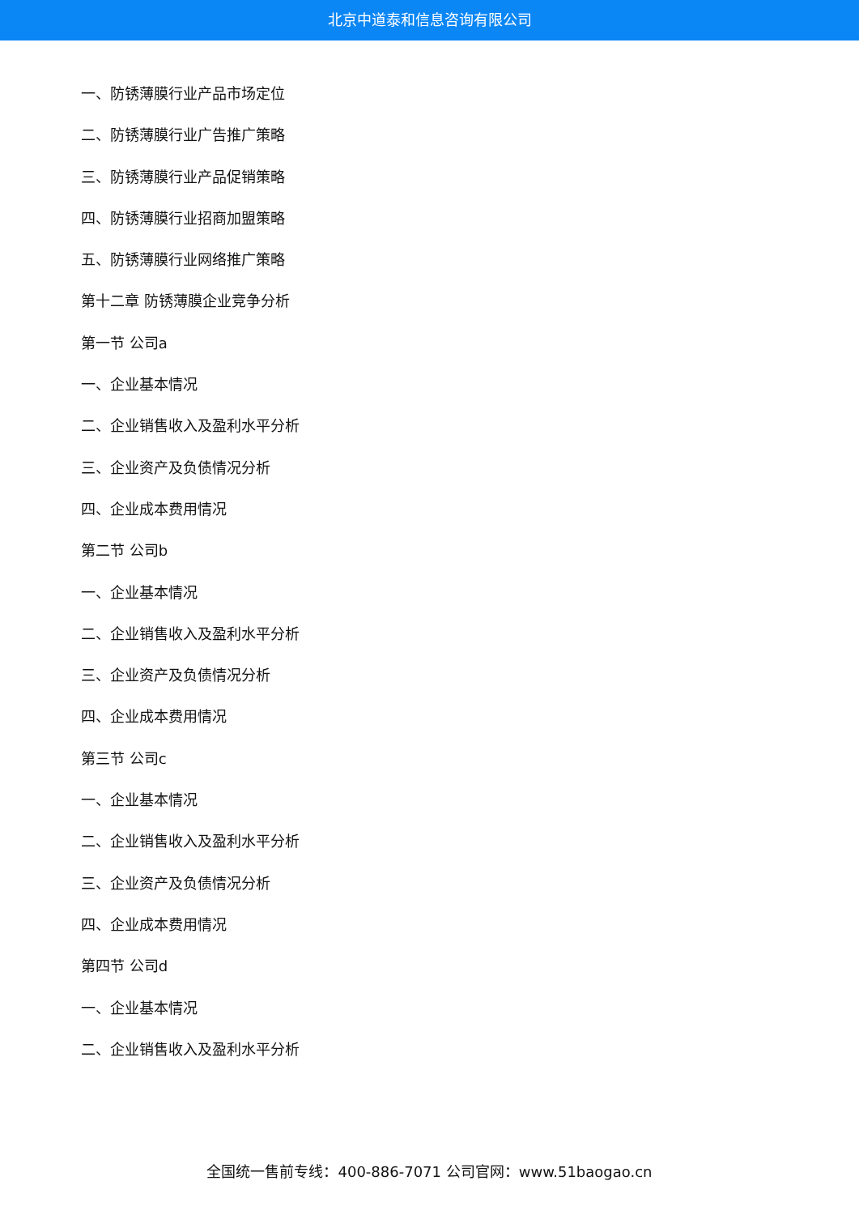北京中道泰和信息咨询有限公司
一、防锈薄膜行业产品市场定位
二、防锈薄膜行业广告推广策略
三、防锈薄膜行业产品促销策略
四、防锈薄膜行业招商加盟策略
五、防锈薄膜行业网络推广策略
第十二章 防锈薄膜企业竞争分析
第一节 公司a
一、企业基本情况
二、企业销售收入及盈利水平分析
三、企业资产及负债情况分析
四、企业成本费用情况
第二节 公司b
一、企业基本情况
二、企业销售收入及盈利水平分析
三、企业资产及负债情况分析
四、企业成本费用情况
第三节 公司c
一、企业基本情况
二、企业销售收入及盈利水平分析
三、企业资产及负债情况分析
四、企业成本费用情况
第四节 公司d
一、企业基本情况
二、企业销售收入及盈利水平分析
全国统一售前专线：400-886-7071 公司官网：www.51baogao.cn